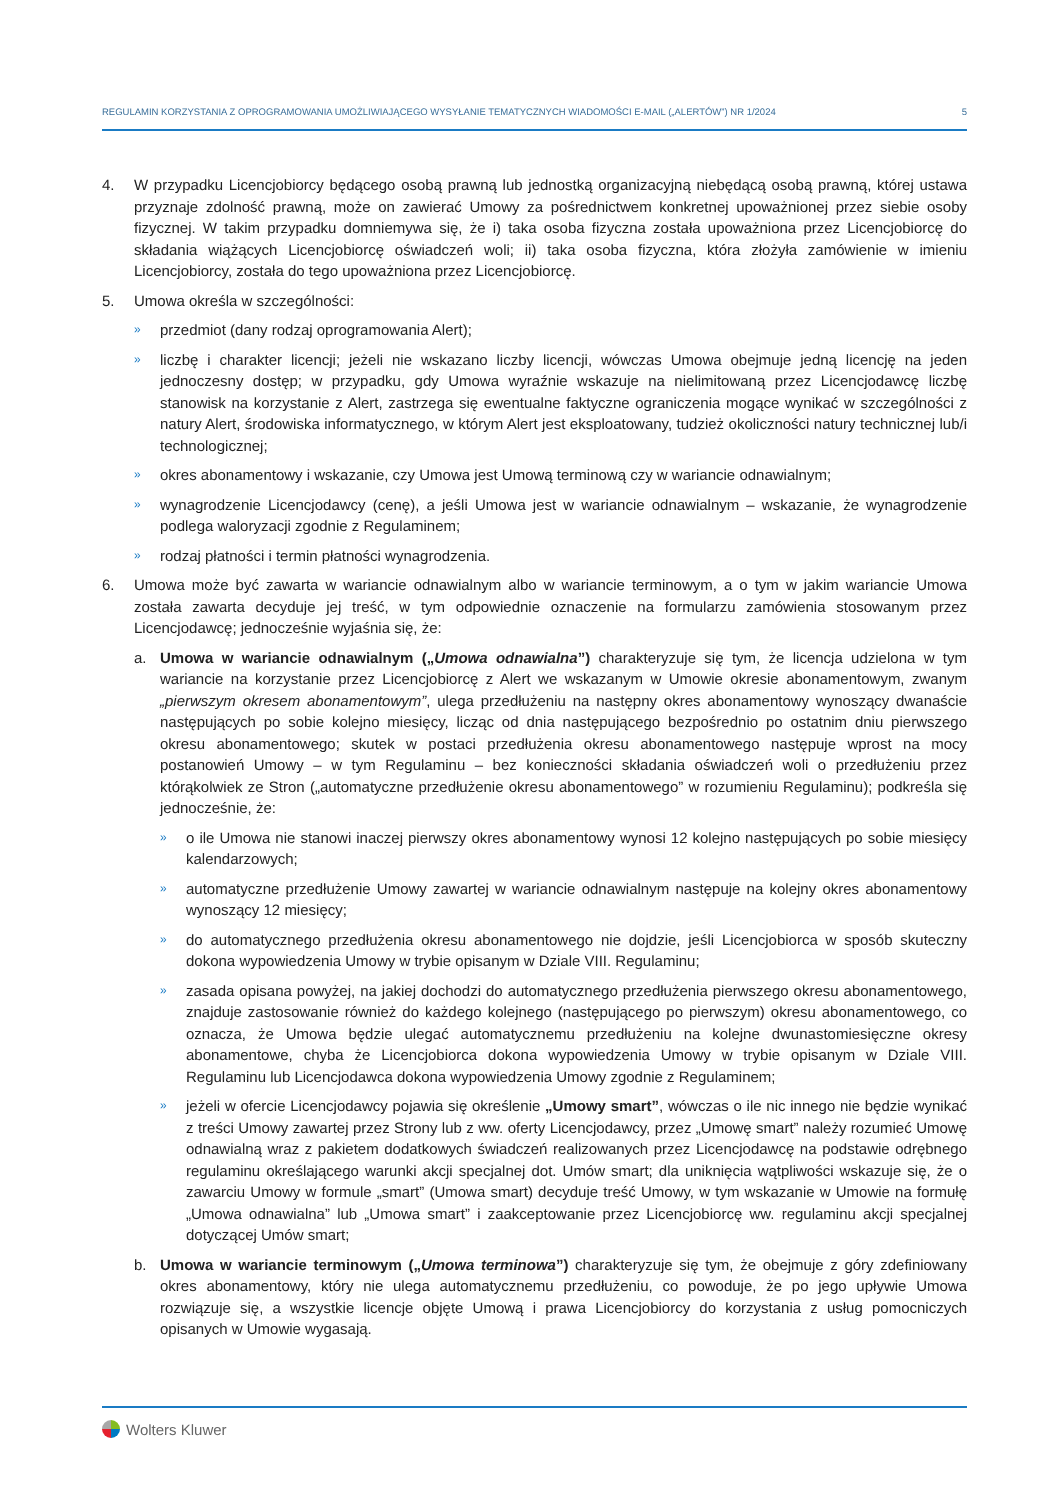REGULAMIN KORZYSTANIA Z OPROGRAMOWANIA UMOŻLIWIAJĄCEGO WYSYŁANIE TEMATYCZNYCH WIADOMOŚCI E-MAIL („ALERTÓW”) NR 1/2024 5
4. W przypadku Licencjobiorcy będącego osobą prawną lub jednostką organizacyjną niebędącą osobą prawną, której ustawa przyznaje zdolność prawną, może on zawierać Umowy za pośrednictwem konkretnej upoważnionej przez siebie osoby fizycznej. W takim przypadku domniemywa się, że i) taka osoba fizyczna została upoważniona przez Licencjobiorcę do składania wiążących Licencjobiorcę oświadczeń woli; ii) taka osoba fizyczna, która złożyła zamówienie w imieniu Licencjobiorcy, została do tego upoważniona przez Licencjobiorcę.
5. Umowa określa w szczególności:
» przedmiot (dany rodzaj oprogramowania Alert);
» liczbę i charakter licencji; jeżeli nie wskazano liczby licencji, wówczas Umowa obejmuje jedną licencję na jeden jednoczesny dostęp; w przypadku, gdy Umowa wyraźnie wskazuje na nielimitowaną przez Licencjodawcę liczbę stanowisk na korzystanie z Alert, zastrzega się ewentualne faktyczne ograniczenia mogące wynikać w szczególności z natury Alert, środowiska informatycznego, w którym Alert jest eksploatowany, tudzież okoliczności natury technicznej lub/i technologicznej;
» okres abonamentowy i wskazanie, czy Umowa jest Umową terminową czy w wariancie odnawialnym;
» wynagrodzenie Licencjodawcy (cenę), a jeśli Umowa jest w wariancie odnawialnym – wskazanie, że wynagrodzenie podlega waloryzacji zgodnie z Regulaminem;
» rodzaj płatności i termin płatności wynagrodzenia.
6. Umowa może być zawarta w wariancie odnawialnym albo w wariancie terminowym, a o tym w jakim wariancie Umowa została zawarta decyduje jej treść, w tym odpowiednie oznaczenie na formularzu zamówienia stosowanym przez Licencjodawcę; jednocześnie wyjaśnia się, że:
a. Umowa w wariancie odnawialnym („Umowa odnawialna”) charakteryzuje się tym, że licencja udzielona w tym wariancie na korzystanie przez Licencjobiorcę z Alert we wskazanym w Umowie okresie abonamentowym, zwanym „pierwszym okresem abonamentowym”, ulega przedłużeniu na następny okres abonamentowy wynoszący dwanaście następujących po sobie kolejno miesięcy, licząc od dnia następującego bezpośrednio po ostatnim dniu pierwszego okresu abonamentowego; skutek w postaci przedłużenia okresu abonamentowego następuje wprost na mocy postanowień Umowy – w tym Regulaminu – bez konieczności składania oświadczeń woli o przedłużeniu przez którąkolwiek ze Stron („automatyczne przedłużenie okresu abonamentowego” w rozumieniu Regulaminu); podkreśla się jednocześnie, że:
» o ile Umowa nie stanowi inaczej pierwszy okres abonamentowy wynosi 12 kolejno następujących po sobie miesięcy kalendarzowych;
» automatyczne przedłużenie Umowy zawartej w wariancie odnawialnym następuje na kolejny okres abonamentowy wynoszący 12 miesięcy;
» do automatycznego przedłużenia okresu abonamentowego nie dojdzie, jeśli Licencjobiorca w sposób skuteczny dokona wypowiedzenia Umowy w trybie opisanym w Dziale VIII. Regulaminu;
» zasada opisana powyżej, na jakiej dochodzi do automatycznego przedłużenia pierwszego okresu abonamentowego, znajduje zastosowanie również do każdego kolejnego (następującego po pierwszym) okresu abonamentowego, co oznacza, że Umowa będzie ulegać automatycznemu przedłużeniu na kolejne dwunastomiesięczne okresy abonamentowe, chyba że Licencjobiorca dokona wypowiedzenia Umowy w trybie opisanym w Dziale VIII. Regulaminu lub Licencjodawca dokona wypowiedzenia Umowy zgodnie z Regulaminem;
» jeżeli w ofercie Licencjodawcy pojawia się określenie „Umowy smart”, wówczas o ile nic innego nie będzie wynikać z treści Umowy zawartej przez Strony lub z ww. oferty Licencjodawcy, przez „Umowę smart” należy rozumieć Umowę odnawialną wraz z pakietem dodatkowych świadczeń realizowanych przez Licencjodawcę na podstawie odrębnego regulaminu określającego warunki akcji specjalnej dot. Umów smart; dla uniknięcia wątpliwości wskazuje się, że o zawarciu Umowy w formule „smart” (Umowa smart) decyduje treść Umowy, w tym wskazanie w Umowie na formułę „Umowa odnawialna” lub „Umowa smart” i zaakceptowanie przez Licencjobiorcę ww. regulaminu akcji specjalnej dotyczącej Umów smart;
b. Umowa w wariancie terminowym („Umowa terminowa”) charakteryzuje się tym, że obejmuje z góry zdefiniowany okres abonamentowy, który nie ulega automatycznemu przedłużeniu, co powoduje, że po jego upływie Umowa rozwiązuje się, a wszystkie licencje objęte Umową i prawa Licencjobiorcy do korzystania z usług pomocniczych opisanych w Umowie wygasają.
Wolters Kluwer